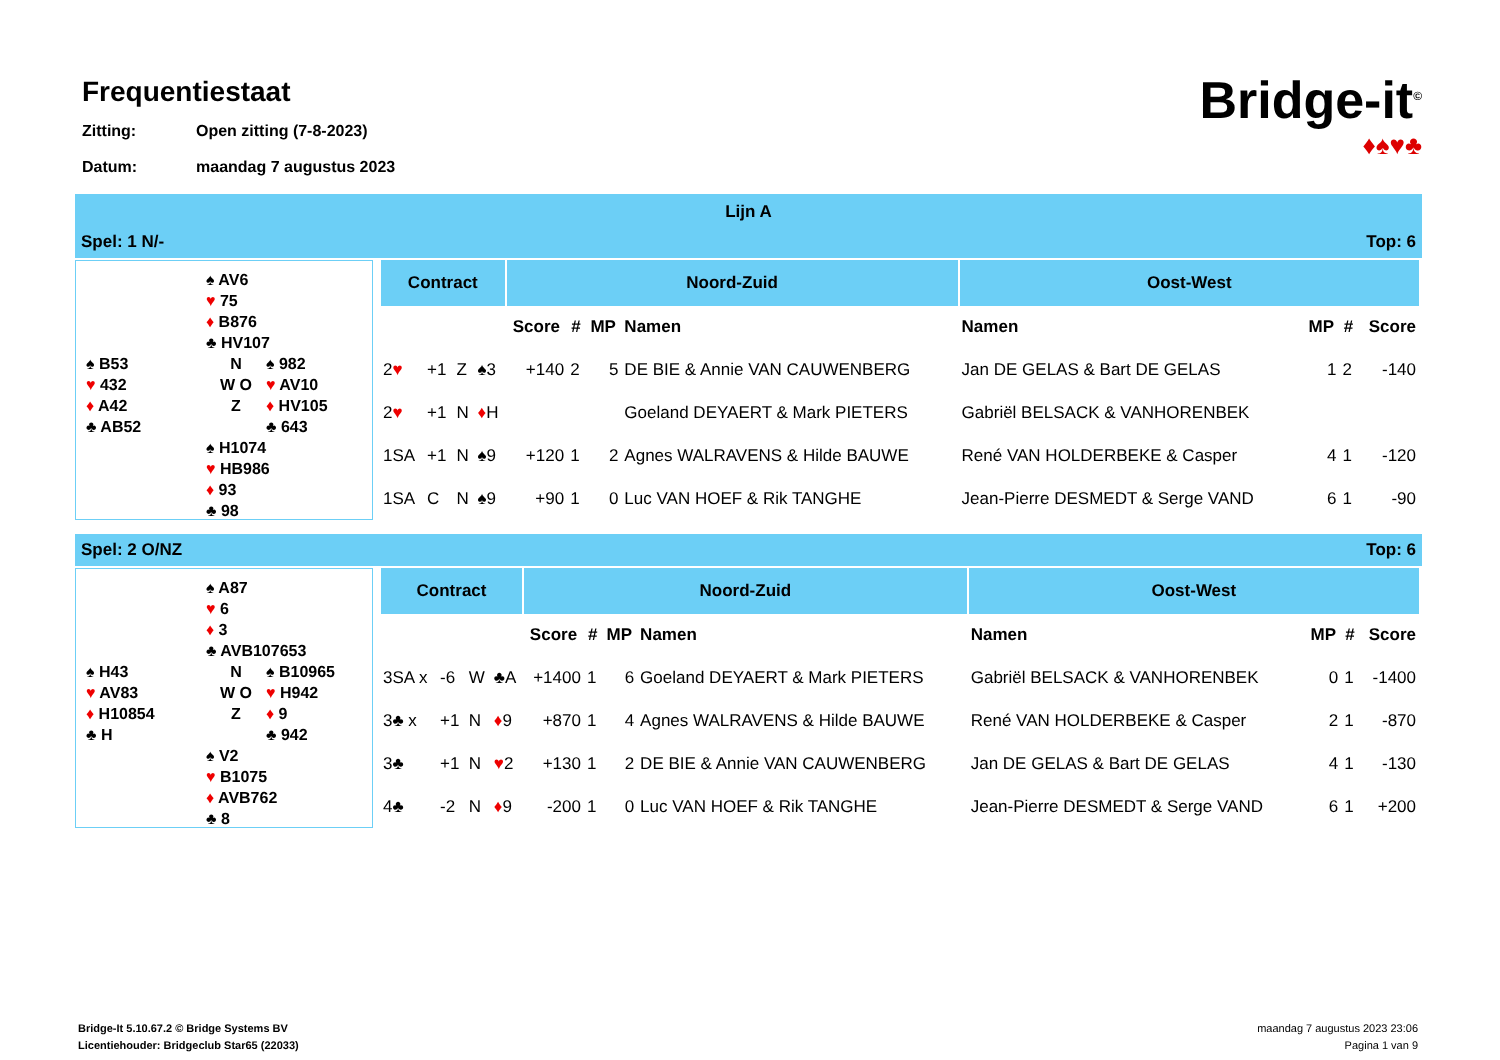Bridge-it<sup>©</sup>
♦♠♥♣
Frequentiestaat
Zitting: Open zitting (7-8-2023)
Datum: maandag 7 augustus 2023
Lijn A
Spel: 1 N/- Top: 6
♠ AV6
♥ 75
♦ B876
♣ HV107
♠ B53
♥ 432
♦ A42
♣ AB52
N
W O
Z
♠ 982
♥ AV10
♦ HV105
♣ 643
♠ H1074
♥ HB986
♦ 93
♣ 98
| Contract | | | | Noord-Zuid | | | | Oost-West | | | |
| --- | --- | --- | --- | --- | --- | --- | --- | --- | --- | --- | --- |
| | | | | Score | # | MP | Namen | Namen | MP | # | Score |
| 2 ♥ | +1 | Z | ♠3 | +140 | 2 | 5 | DE BIE & Annie VAN CAUWENBERG | Jan DE GELAS & Bart DE GELAS | 1 | 2 | -140 |
| 2 ♥ | +1 | N | ♦ H | | | | Goeland DEYAERT & Mark PIETERS | Gabriël BELSACK & VANHORENBEK | | | |
| 1SA | +1 | N | ♠9 | +120 | 1 | 2 | Agnes WALRAVENS & Hilde BAUWE | René VAN HOLDERBEKE & Casper | 4 | 1 | -120 |
| 1SA | C | N | ♠9 | +90 | 1 | 0 | Luc VAN HOEF & Rik TANGHE | Jean-Pierre DESMEDT & Serge VAND | 6 | 1 | -90 |
Spel: 2 O/NZ Top: 6
♠ A87
♥ 6
♦ 3
♣ AVB107653
♠ H43
♥ AV83
♦ H10854
♣ H
N
W O
Z
♠ B10965
♥ H942
♦ 9
♣ 942
♠ V2
♥ B1075
♦ AVB762
♣ 8
| Contract | | | | Noord-Zuid | | | | Oost-West | | | |
| --- | --- | --- | --- | --- | --- | --- | --- | --- | --- | --- | --- |
| | | | | Score | # | MP | Namen | Namen | MP | # | Score |
| 3SA x | -6 | W | ♣A | +1400 | 1 | 6 | Goeland DEYAERT & Mark PIETERS | Gabriël BELSACK & VANHORENBEK | 0 | 1 | -1400 |
| 3♣ x | +1 | N | ♦ 9 | +870 | 1 | 4 | Agnes WALRAVENS & Hilde BAUWE | René VAN HOLDERBEKE & Casper | 2 | 1 | -870 |
| 3♣ | +1 | N | ♥ 2 | +130 | 1 | 2 | DE BIE & Annie VAN CAUWENBERG | Jan DE GELAS & Bart DE GELAS | 4 | 1 | -130 |
| 4♣ | -2 | N | ♦ 9 | -200 | 1 | 0 | Luc VAN HOEF & Rik TANGHE | Jean-Pierre DESMEDT & Serge VAND | 6 | 1 | +200 |
Bridge-It 5.10.67.2 © Bridge Systems BV
Licentiehouder: Bridgeclub Star65 (22033)
maandag 7 augustus 2023 23:06
Pagina 1 van 9